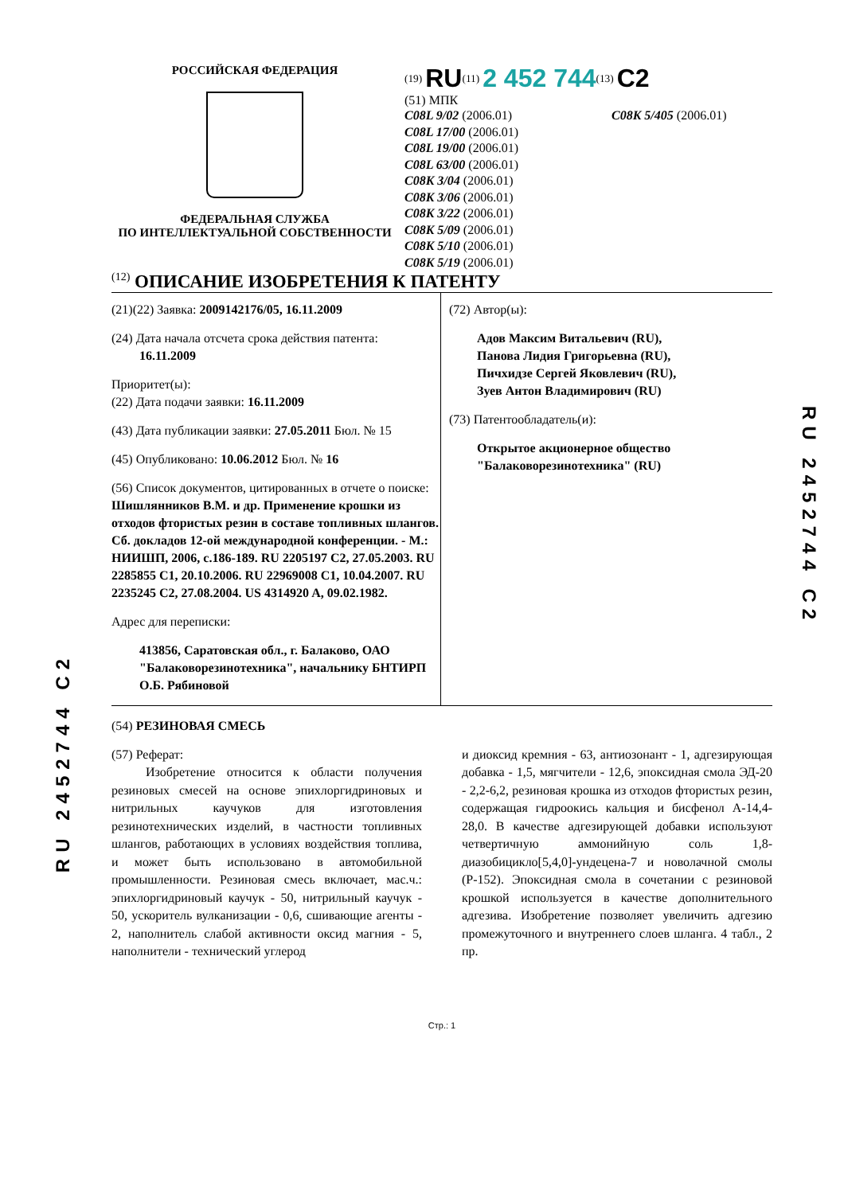РОССИЙСКАЯ ФЕДЕРАЦИЯ
ФЕДЕРАЛЬНАЯ СЛУЖБА
ПО ИНТЕЛЛЕКТУАЛЬНОЙ СОБСТВЕННОСТИ
<sup>(19)</sup> RU<sup>(11)</sup> 2 452 744<sup>(13)</sup> C2
(51) МПК
C08L 9/02 (2006.01)
C08L 17/00 (2006.01)
C08L 19/00 (2006.01)
C08L 63/00 (2006.01)
C08K 3/04 (2006.01)
C08K 3/06 (2006.01)
C08K 3/22 (2006.01)
C08K 5/09 (2006.01)
C08K 5/10 (2006.01)
C08K 5/19 (2006.01)
C08K 5/405 (2006.01)
<sup>(12)</sup> ОПИСАНИЕ ИЗОБРЕТЕНИЯ К ПАТЕНТУ
(21)(22) Заявка: 2009142176/05, 16.11.2009
(24) Дата начала отсчета срока действия патента:
16.11.2009
Приоритет(ы):
(22) Дата подачи заявки: 16.11.2009
(43) Дата публикации заявки: 27.05.2011 Бюл. № 15
(45) Опубликовано: 10.06.2012 Бюл. № 16
(56) Список документов, цитированных в отчете о поиске: Шишлянников В.М. и др. Применение крошки из отходов фтористых резин в составе топливных шлангов. Сб. докладов 12-ой международной конференции. - М.: НИИШП, 2006, с.186-189. RU 2205197 C2, 27.05.2003. RU 2285855 C1, 20.10.2006. RU 22969008 C1, 10.04.2007. RU 2235245 C2, 27.08.2004. US 4314920 A, 09.02.1982.
Адрес для переписки:
413856, Саратовская обл., г. Балаково, ОАО "Балаковорезинотехника", начальнику БНТИРП О.Б. Рябиновой
(72) Автор(ы):
Адов Максим Витальевич (RU),
Панова Лидия Григорьевна (RU),
Пичхидзе Сергей Яковлевич (RU),
Зуев Антон Владимирович (RU)
(73) Патентообладатель(и):
Открытое акционерное общество "Балаковорезинотехника" (RU)
(54) РЕЗИНОВАЯ СМЕСЬ
(57) Реферат:
Изобретение относится к области получения резиновых смесей на основе эпихлоргидриновых и нитрильных каучуков для изготовления резинотехнических изделий, в частности топливных шлангов, работающих в условиях воздействия топлива, и может быть использовано в автомобильной промышленности. Резиновая смесь включает, мас.ч.: эпихлоргидриновый каучук - 50, нитрильный каучук - 50, ускоритель вулканизации - 0,6, сшивающие агенты - 2, наполнитель слабой активности оксид магния - 5, наполнители - технический углерод
и диоксид кремния - 63, антиозонант - 1, адгезирующая добавка - 1,5, мягчители - 12,6, эпоксидная смола ЭД-20 - 2,2-6,2, резиновая крошка из отходов фтористых резин, содержащая гидроокись кальция и бисфенол А-14,4-28,0. В качестве адгезирующей добавки используют четвертичную аммонийную соль 1,8-диазобицикло[5,4,0]-ундецена-7 и новолачной смолы (Р-152). Эпоксидная смола в сочетании с резиновой крошкой используется в качестве дополнительного адгезива. Изобретение позволяет увеличить адгезию промежуточного и внутреннего слоев шланга. 4 табл., 2 пр.
Стр.: 1
RU 2452744 C2
RU 2452744 C2